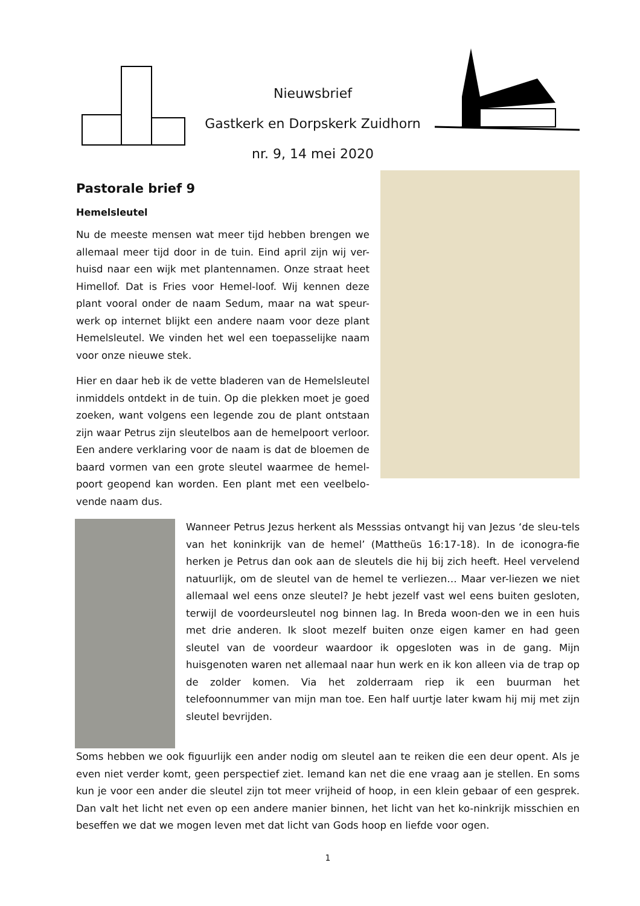Nieuwsbrief
Gastkerk en Dorpskerk Zuidhorn
nr. 9, 14 mei 2020
Pastorale brief 9
Hemelsleutel
Nu de meeste mensen wat meer tijd hebben brengen we allemaal meer tijd door in de tuin. Eind april zijn wij ver-huisd naar een wijk met plantennamen. Onze straat heet Himellof. Dat is Fries voor Hemel-loof. Wij kennen deze plant vooral onder de naam Sedum, maar na wat speur-werk op internet blijkt een andere naam voor deze plant Hemelsleutel. We vinden het wel een toepasselijke naam voor onze nieuwe stek.
Hier en daar heb ik de vette bladeren van de Hemelsleutel inmiddels ontdekt in de tuin. Op die plekken moet je goed zoeken, want volgens een legende zou de plant ontstaan zijn waar Petrus zijn sleutelbos aan de hemelpoort verloor. Een andere verklaring voor de naam is dat de bloemen de baard vormen van een grote sleutel waarmee de hemel-poort geopend kan worden. Een plant met een veelbelo-vende naam dus.
Wanneer Petrus Jezus herkent als Messsias ontvangt hij van Jezus ‘de sleu-tels van het koninkrijk van de hemel’ (Mattheüs 16:17-18). In de iconogra-fie herken je Petrus dan ook aan de sleutels die hij bij zich heeft. Heel vervelend natuurlijk, om de sleutel van de hemel te verliezen… Maar ver-liezen we niet allemaal wel eens onze sleutel? Je hebt jezelf vast wel eens buiten gesloten, terwijl de voordeursleutel nog binnen lag. In Breda woon-den we in een huis met drie anderen. Ik sloot mezelf buiten onze eigen kamer en had geen sleutel van de voordeur waardoor ik opgesloten was in de gang. Mijn huisgenoten waren net allemaal naar hun werk en ik kon alleen via de trap op de zolder komen. Via het zolderraam riep ik een buurman het telefoonnummer van mijn man toe. Een half uurtje later kwam hij mij met zijn sleutel bevrijden.
Soms hebben we ook figuurlijk een ander nodig om sleutel aan te reiken die een deur opent. Als je even niet verder komt, geen perspectief ziet. Iemand kan net die ene vraag aan je stellen. En soms kun je voor een ander die sleutel zijn tot meer vrijheid of hoop, in een klein gebaar of een gesprek. Dan valt het licht net even op een andere manier binnen, het licht van het ko-ninkrijk misschien en beseffen we dat we mogen leven met dat licht van Gods hoop en liefde voor ogen.
1